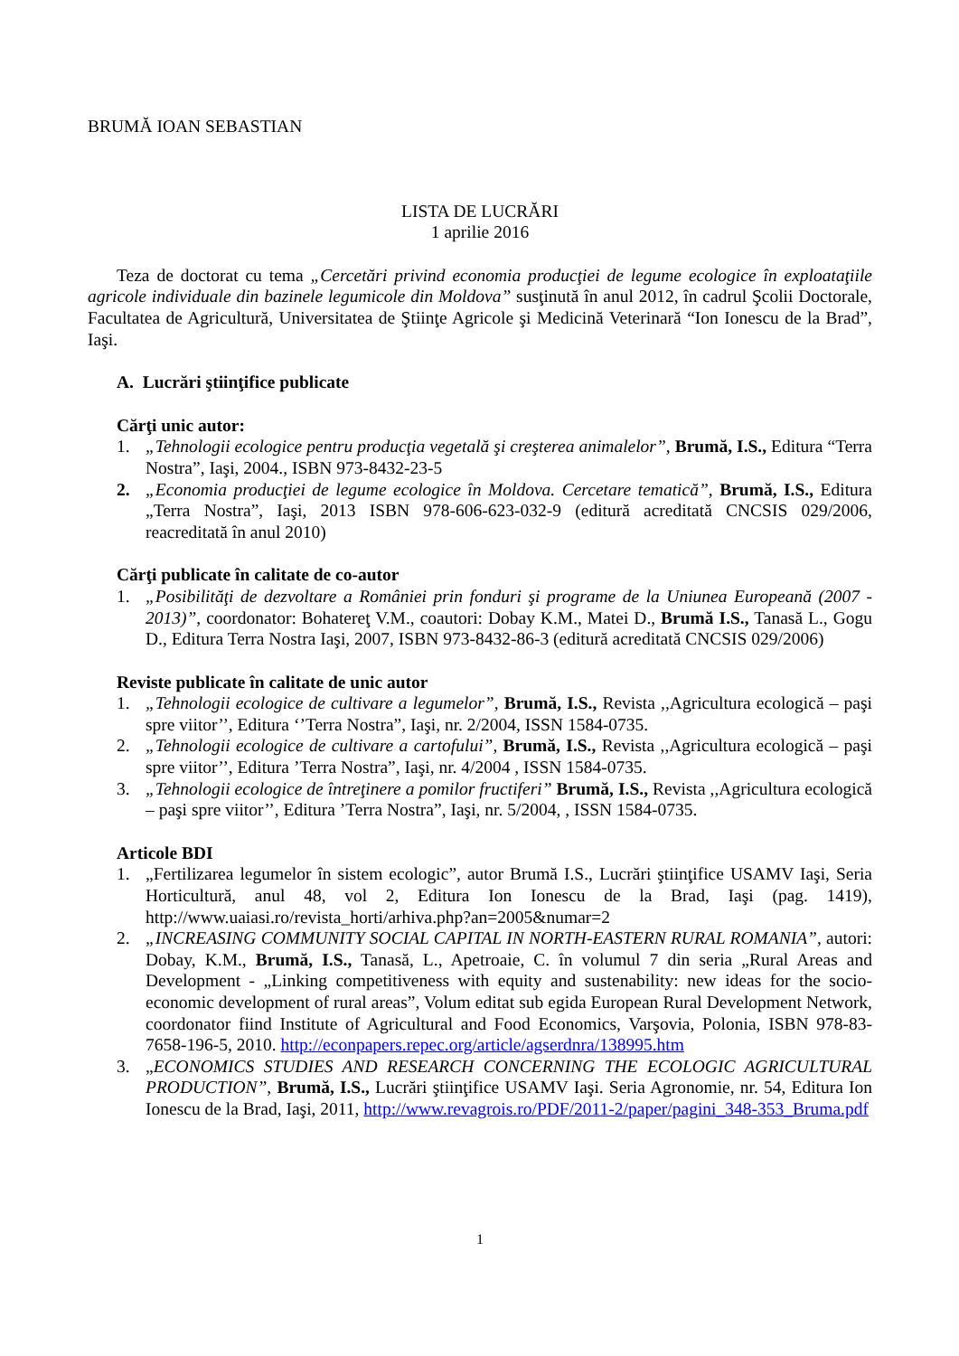BRUMĂ IOAN SEBASTIAN
LISTA DE LUCRĂRI
1 aprilie 2016
Teza de doctorat cu tema „Cercetări privind economia producţiei de legume ecologice în exploataţiile agricole individuale din bazinele legumicole din Moldova” susţinută în anul 2012, în cadrul Şcolii Doctorale, Facultatea de Agricultură, Universitatea de Ştiinţe Agricole şi Medicină Veterinară “Ion Ionescu de la Brad”, Iaşi.
A. Lucrări ştiinţifice publicate
Cărţi unic autor:
1. „Tehnologii ecologice pentru producţia vegetală şi creşterea animalelor”, Brumă, I.S., Editura “Terra Nostra”, Iaşi, 2004., ISBN 973-8432-23-5
2. „Economia producţiei de legume ecologice în Moldova. Cercetare tematică”, Brumă, I.S., Editura „Terra Nostra”, Iaşi, 2013 ISBN 978-606-623-032-9 (editură acreditată CNCSIS 029/2006, reacreditată în anul 2010)
Cărţi publicate în calitate de co-autor
1. „Posibilităţi de dezvoltare a României prin fonduri şi programe de la Uniunea Europeană (2007 - 2013)”, coordonator: Bohatereţ V.M., coautori: Dobay K.M., Matei D., Brumă I.S., Tanasă L., Gogu D., Editura Terra Nostra Iaşi, 2007, ISBN 973-8432-86-3 (editură acreditată CNCSIS 029/2006)
Reviste publicate în calitate de unic autor
1. „Tehnologii ecologice de cultivare a legumelor”, Brumă, I.S., Revista ,,Agricultura ecologică – paşi spre viitor’’, Editura ‘’Terra Nostra”, Iaşi, nr. 2/2004, ISSN 1584-0735.
2. „Tehnologii ecologice de cultivare a cartofului”, Brumă, I.S., Revista ,,Agricultura ecologică – paşi spre viitor’’, Editura ’Terra Nostra”, Iaşi, nr. 4/2004 , ISSN 1584-0735.
3. „Tehnologii ecologice de întreţinere a pomilor fructiferi” Brumă, I.S., Revista ,,Agricultura ecologică – paşi spre viitor’’, Editura ’Terra Nostra”, Iaşi, nr. 5/2004, , ISSN 1584-0735.
Articole BDI
1. „Fertilizarea legumelor în sistem ecologic”, autor Brumă I.S., Lucrări ştiinţifice USAMV Iaşi, Seria Horticultură, anul 48, vol 2, Editura Ion Ionescu de la Brad, Iaşi (pag. 1419), http://www.uaiasi.ro/revista_horti/arhiva.php?an=2005&numar=2
2. „INCREASING COMMUNITY SOCIAL CAPITAL IN NORTH-EASTERN RURAL ROMANIA”, autori: Dobay, K.M., Brumă, I.S., Tanasă, L., Apetroaie, C. în volumul 7 din seria „Rural Areas and Development - „Linking competitiveness with equity and sustenability: new ideas for the socio-economic development of rural areas”, Volum editat sub egida European Rural Development Network, coordonator fiind Institute of Agricultural and Food Economics, Varşovia, Polonia, ISBN 978-83-7658-196-5, 2010. http://econpapers.repec.org/article/agserdnra/138995.htm
3. „ECONOMICS STUDIES AND RESEARCH CONCERNING THE ECOLOGIC AGRICULTURAL PRODUCTION”, Brumă, I.S., Lucrări ştiinţifice USAMV Iaşi. Seria Agronomie, nr. 54, Editura Ion Ionescu de la Brad, Iaşi, 2011, http://www.revagrois.ro/PDF/2011-2/paper/pagini_348-353_Bruma.pdf
1